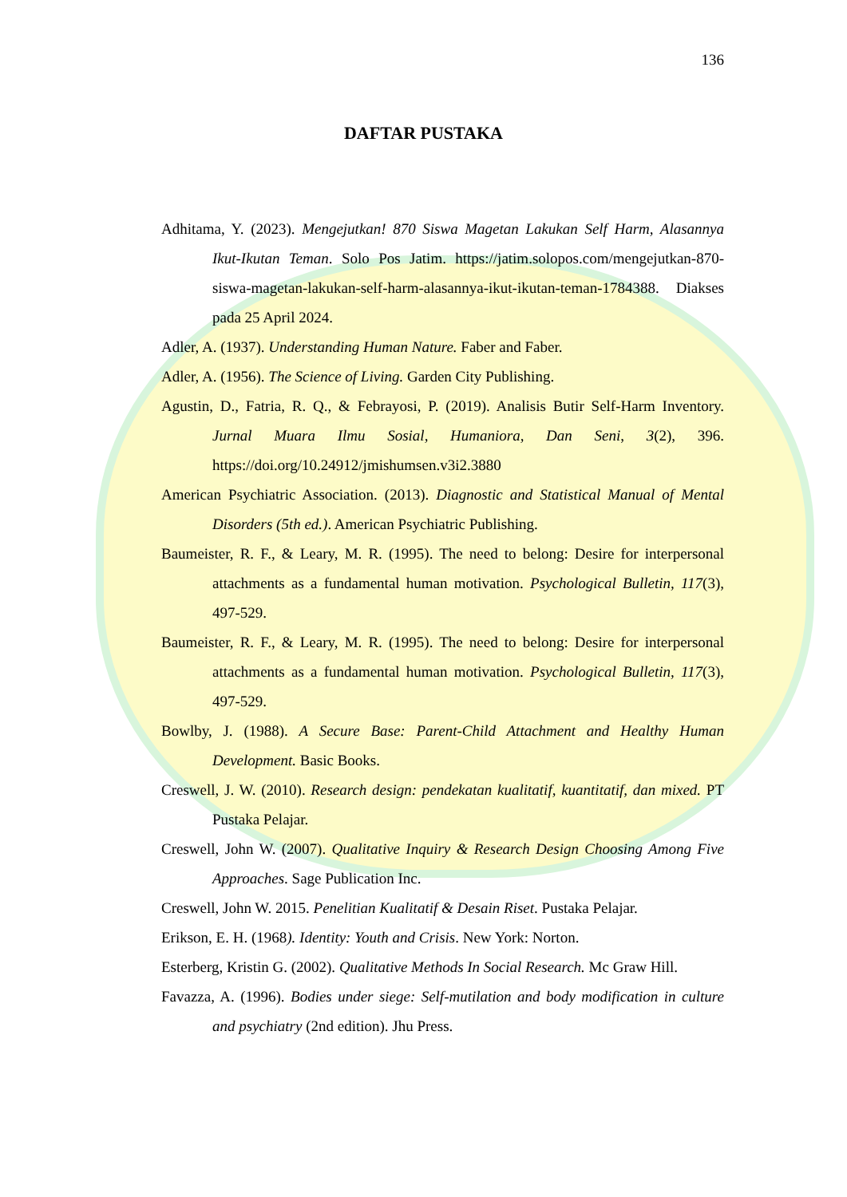136
DAFTAR PUSTAKA
Adhitama, Y. (2023). Mengejutkan! 870 Siswa Magetan Lakukan Self Harm, Alasannya Ikut-Ikutan Teman. Solo Pos Jatim. https://jatim.solopos.com/mengejutkan-870-siswa-magetan-lakukan-self-harm-alasannya-ikut-ikutan-teman-1784388. Diakses pada 25 April 2024.
Adler, A. (1937). Understanding Human Nature. Faber and Faber.
Adler, A. (1956). The Science of Living. Garden City Publishing.
Agustin, D., Fatria, R. Q., & Febrayosi, P. (2019). Analisis Butir Self-Harm Inventory. Jurnal Muara Ilmu Sosial, Humaniora, Dan Seni, 3(2), 396. https://doi.org/10.24912/jmishumsen.v3i2.3880
American Psychiatric Association. (2013). Diagnostic and Statistical Manual of Mental Disorders (5th ed.). American Psychiatric Publishing.
Baumeister, R. F., & Leary, M. R. (1995). The need to belong: Desire for interpersonal attachments as a fundamental human motivation. Psychological Bulletin, 117(3), 497-529.
Baumeister, R. F., & Leary, M. R. (1995). The need to belong: Desire for interpersonal attachments as a fundamental human motivation. Psychological Bulletin, 117(3), 497-529.
Bowlby, J. (1988). A Secure Base: Parent-Child Attachment and Healthy Human Development. Basic Books.
Creswell, J. W. (2010). Research design: pendekatan kualitatif, kuantitatif, dan mixed. PT Pustaka Pelajar.
Creswell, John W. (2007). Qualitative Inquiry & Research Design Choosing Among Five Approaches. Sage Publication Inc.
Creswell, John W. 2015. Penelitian Kualitatif & Desain Riset. Pustaka Pelajar.
Erikson, E. H. (1968). Identity: Youth and Crisis. New York: Norton.
Esterberg, Kristin G. (2002). Qualitative Methods In Social Research. Mc Graw Hill.
Favazza, A. (1996). Bodies under siege: Self-mutilation and body modification in culture and psychiatry (2nd edition). Jhu Press.